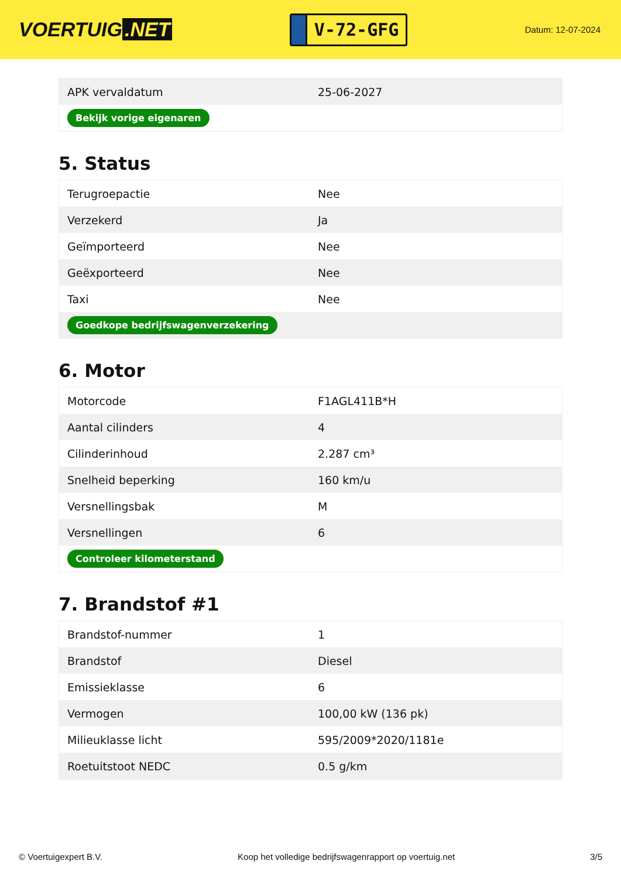VOERTUIG.NET
V-72-GFG
Datum: 12-07-2024
| APK vervaldatum | 25-06-2027 |
| Bekijk vorige eigenaren | |
5. Status
| Terugroepactie | Nee |
| Verzekerd | Ja |
| Geïmporteerd | Nee |
| Geëxporteerd | Nee |
| Taxi | Nee |
| Goedkope bedrijfswagenverzekering | |
6. Motor
| Motorcode | F1AGL411B*H |
| Aantal cilinders | 4 |
| Cilinderinhoud | 2.287 cm³ |
| Snelheid beperking | 160 km/u |
| Versnellingsbak | M |
| Versnellingen | 6 |
| Controleer kilometerstand | |
7. Brandstof #1
| Brandstof-nummer | 1 |
| Brandstof | Diesel |
| Emissieklasse | 6 |
| Vermogen | 100,00 kW (136 pk) |
| Milieuklasse licht | 595/2009*2020/1181e |
| Roetuitstoot NEDC | 0.5 g/km |
© Voertuigexpert B.V. Koop het volledige bedrijfswagenrapport op voertuig.net 3/5